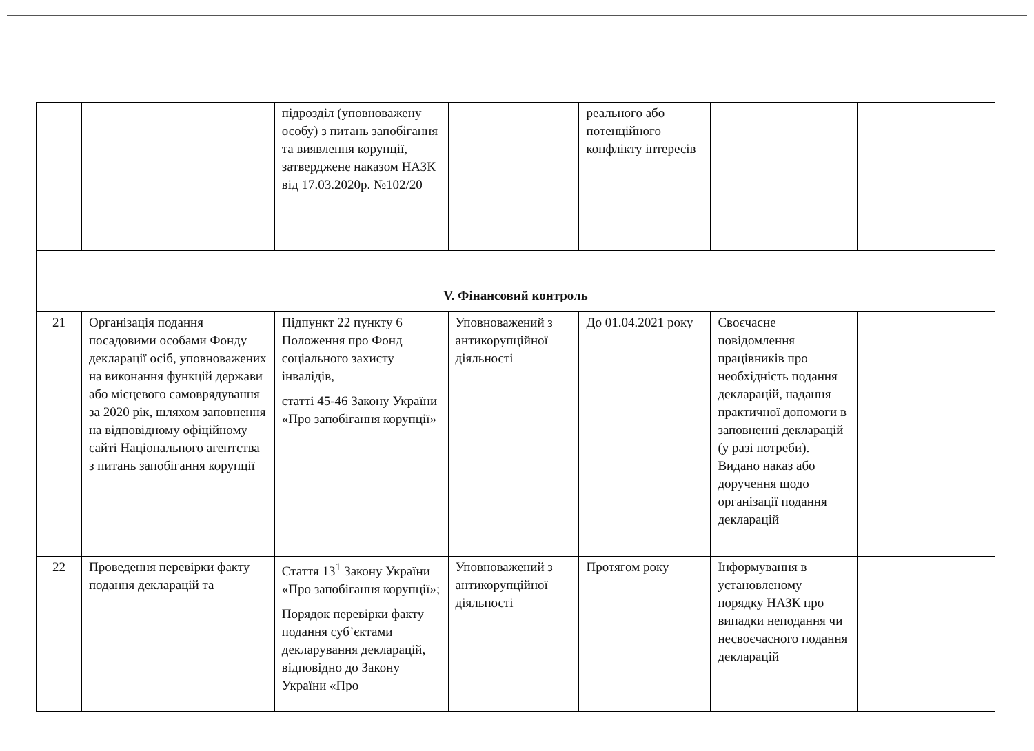| | | підрозділ (уповноважену особу) з питань запобігання та виявлення корупції, затверджене наказом НАЗК від 17.03.2020р. №102/20 | | реального або потенційного конфлікту інтересів | | |
| V. Фінансовий контроль | | | | | | |
| 21 | Організація подання посадовими особами Фонду декларації осіб, уповноважених на виконання функцій держави або місцевого самоврядування за 2020 рік, шляхом заповнення на відповідному офіційному сайті Національного агентства з питань запобігання корупції | Підпункт 22 пункту 6 Положення про Фонд соціального захисту інвалідів, статті 45-46 Закону України «Про запобігання корупції» | Уповноважений з антикорупційної діяльності | До 01.04.2021 року | Своєчасне повідомлення працівників про необхідність подання декларацій, надання практичної допомоги в заповненні декларацій (у разі потреби). Видано наказ або доручення щодо організації подання декларацій | |
| 22 | Проведення перевірки факту подання декларацій та | Стаття 13<sup>1</sup> Закону України «Про запобігання корупції»; Порядок перевірки факту подання суб’єктами декларування декларацій, відповідно до Закону України «Про | Уповноважений з антикорупційної діяльності | Протягом року | Інформування в установленому порядку НАЗК про випадки неподання чи несвоєчасного подання декларацій | |